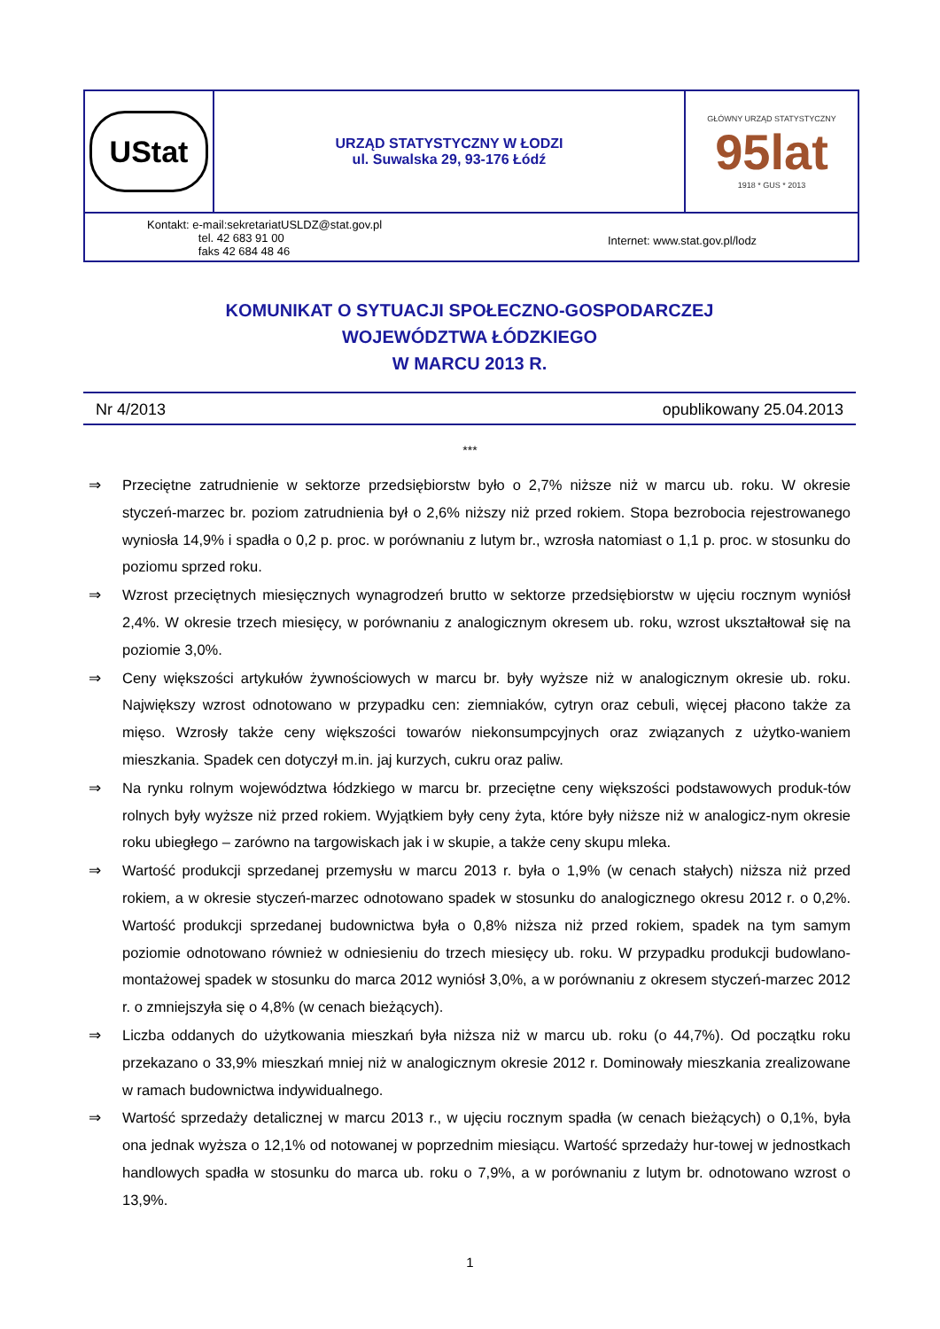UStat
URZĄD STATYSTYCZNY W ŁODZI
ul. Suwalska 29, 93-176 Łódź
GŁÓWNY URZĄD STATYSTYCZNY
95lat
1918 * GUS * 2013
Kontakt: e-mail:sekretariatUSLDZ@stat.gov.pl
tel. 42 683 91 00
faks 42 684 48 46
Internet: www.stat.gov.pl/lodz
KOMUNIKAT O SYTUACJI SPOŁECZNO-GOSPODARCZEJ
WOJEWÓDZTWA ŁÓDZKIEGO
W MARCU 2013 R.
Nr 4/2013 opublikowany 25.04.2013
***
⇒ Przeciętne zatrudnienie w sektorze przedsiębiorstw było o 2,7% niższe niż w marcu ub. roku. W okresie styczeń-marzec br. poziom zatrudnienia był o 2,6% niższy niż przed rokiem. Stopa bezrobocia rejestrowanego wyniosła 14,9% i spadła o 0,2 p. proc. w porównaniu z lutym br., wzrosła natomiast o 1,1 p. proc. w stosunku do poziomu sprzed roku.
⇒ Wzrost przeciętnych miesięcznych wynagrodzeń brutto w sektorze przedsiębiorstw w ujęciu rocznym wyniósł 2,4%. W okresie trzech miesięcy, w porównaniu z analogicznym okresem ub. roku, wzrost ukształtował się na poziomie 3,0%.
⇒ Ceny większości artykułów żywnościowych w marcu br. były wyższe niż w analogicznym okresie ub. roku. Największy wzrost odnotowano w przypadku cen: ziemniaków, cytryn oraz cebuli, więcej płacono także za mięso. Wzrosły także ceny większości towarów niekonsumpcyjnych oraz związanych z użytko-waniem mieszkania. Spadek cen dotyczył m.in. jaj kurzych, cukru oraz paliw.
⇒ Na rynku rolnym województwa łódzkiego w marcu br. przeciętne ceny większości podstawowych produk-tów rolnych były wyższe niż przed rokiem. Wyjątkiem były ceny żyta, które były niższe niż w analogicz-nym okresie roku ubiegłego – zarówno na targowiskach jak i w skupie, a także ceny skupu mleka.
⇒ Wartość produkcji sprzedanej przemysłu w marcu 2013 r. była o 1,9% (w cenach stałych) niższa niż przed rokiem, a w okresie styczeń-marzec odnotowano spadek w stosunku do analogicznego okresu 2012 r. o 0,2%. Wartość produkcji sprzedanej budownictwa była o 0,8% niższa niż przed rokiem, spadek na tym samym poziomie odnotowano również w odniesieniu do trzech miesięcy ub. roku. W przypadku produkcji budowlano-montażowej spadek w stosunku do marca 2012 wyniósł 3,0%, a w porównaniu z okresem styczeń-marzec 2012 r. o zmniejszyła się o 4,8% (w cenach bieżących).
⇒ Liczba oddanych do użytkowania mieszkań była niższa niż w marcu ub. roku (o 44,7%). Od początku roku przekazano o 33,9% mieszkań mniej niż w analogicznym okresie 2012 r. Dominowały mieszkania zrealizowane w ramach budownictwa indywidualnego.
⇒ Wartość sprzedaży detalicznej w marcu 2013 r., w ujęciu rocznym spadła (w cenach bieżących) o 0,1%, była ona jednak wyższa o 12,1% od notowanej w poprzednim miesiącu. Wartość sprzedaży hur-towej w jednostkach handlowych spadła w stosunku do marca ub. roku o 7,9%, a w porównaniu z lutym br. odnotowano wzrost o 13,9%.
1